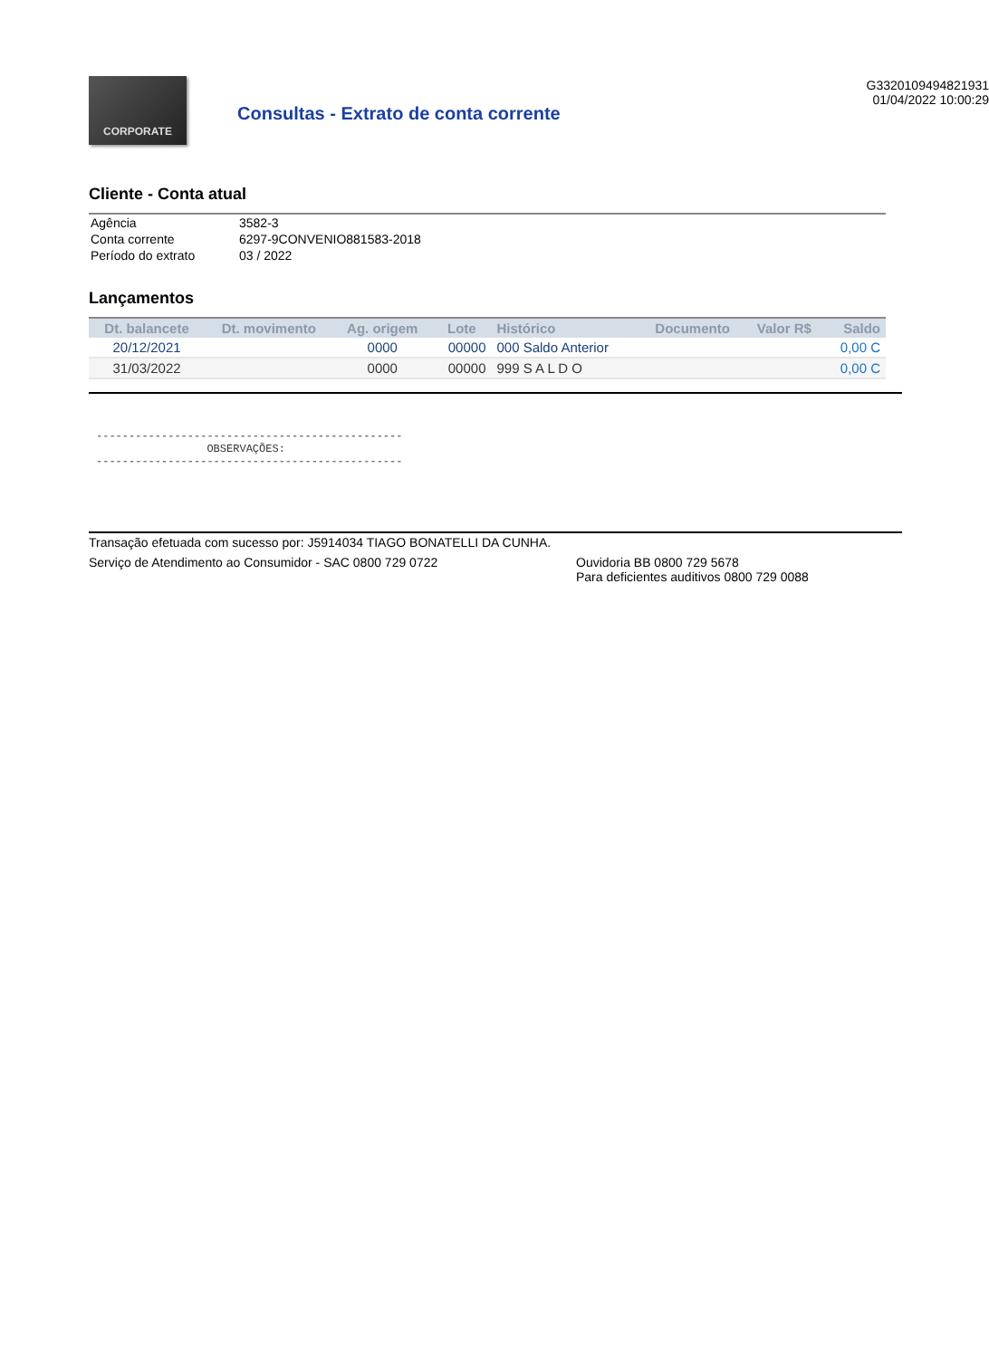CORPORATE
Consultas - Extrato de conta corrente
G3320109494821931
01/04/2022 10:00:29
Cliente - Conta atual
| Agência | 3582-3 |
| Conta corrente | 6297-9CONVENIO881583-2018 |
| Período do extrato | 03 / 2022 |
Lançamentos
| Dt. balancete | Dt. movimento | Ag. origem | Lote | Histórico | Documento | Valor R$ | Saldo |
| --- | --- | --- | --- | --- | --- | --- | --- |
| 20/12/2021 | | 0000 | 00000 | 000 Saldo Anterior | | | 0,00 C |
| 31/03/2022 | | 0000 | 00000 | 999 S A L D O | | | 0,00 C |
-----------------------------------------------
                 OBSERVAÇÕES:
-----------------------------------------------
Transação efetuada com sucesso por: J5914034 TIAGO BONATELLI DA CUNHA.
Serviço de Atendimento ao Consumidor - SAC 0800 729 0722 Ouvidoria BB 0800 729 5678
Para deficientes auditivos 0800 729 0088